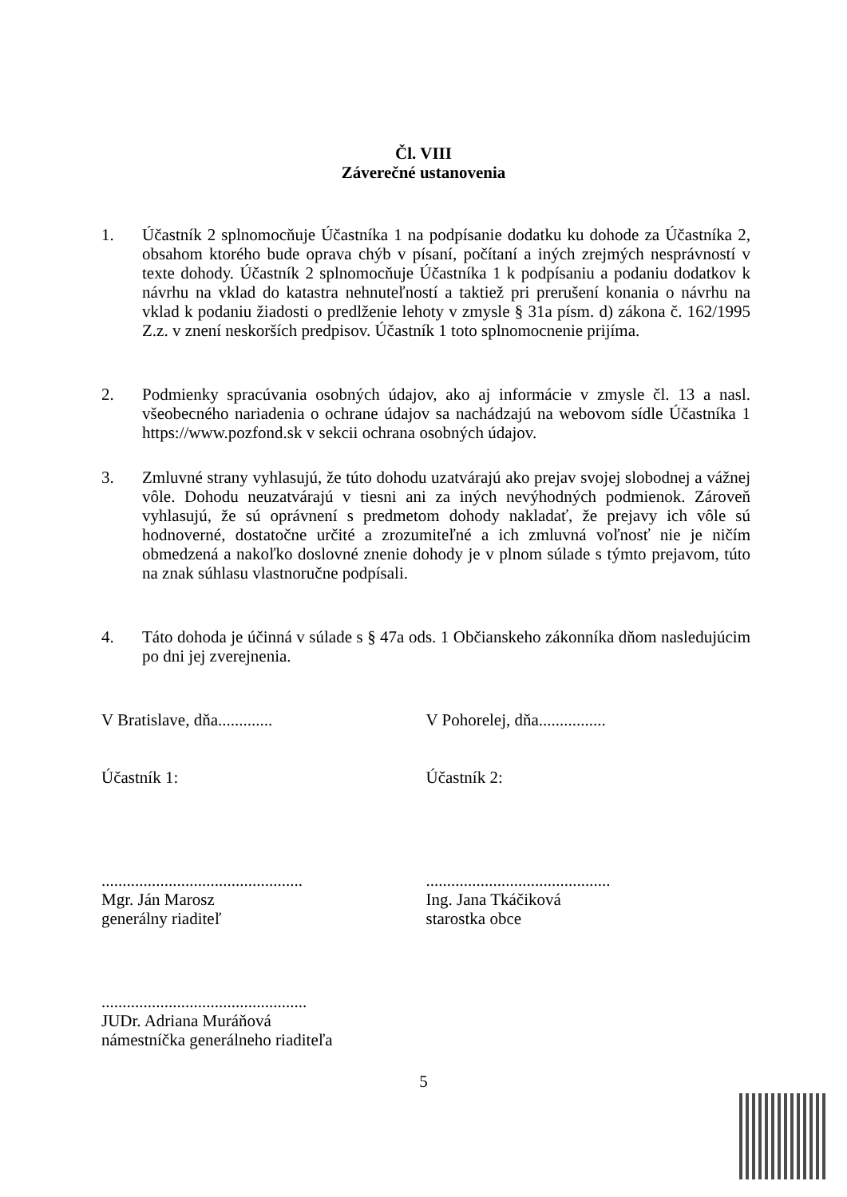Čl. VIII
Záverečné ustanovenia
1. Účastník 2 splnomocňuje Účastníka 1 na podpísanie dodatku ku dohode za Účastníka 2, obsahom ktorého bude oprava chýb v písaní, počítaní a iných zrejmých nesprávností v texte dohody. Účastník 2 splnomocňuje Účastníka 1 k podpísaniu a podaniu dodatkov k návrhu na vklad do katastra nehnuteľností a taktiež pri prerušení konania o návrhu na vklad k podaniu žiadosti o predlženie lehoty v zmysle § 31a písm. d) zákona č. 162/1995 Z.z. v znení neskorších predpisov. Účastník 1 toto splnomocnenie prijíma.
2. Podmienky spracúvania osobných údajov, ako aj informácie v zmysle čl. 13 a nasl. všeobecného nariadenia o ochrane údajov sa nachádzajú na webovom sídle Účastníka 1 https://www.pozfond.sk v sekcii ochrana osobných údajov.
3. Zmluvné strany vyhlasujú, že túto dohodu uzatvárajú ako prejav svojej slobodnej a vážnej vôle. Dohodu neuzatvárajú v tiesni ani za iných nevýhodných podmienok. Zároveň vyhlasujú, že sú oprávnení s predmetom dohody nakladať, že prejavy ich vôle sú hodnoverné, dostatočne určité a zrozumiteľné a ich zmluvná voľnosť nie je ničím obmedzená a nakoľko doslovné znenie dohody je v plnom súlade s týmto prejavom, túto na znak súhlasu vlastnoručne podpísali.
4. Táto dohoda je účinná v súlade s § 47a ods. 1 Občianskeho zákonníka dňom nasledujúcim po dni jej zverejnenia.
V Bratislave, dňa............. V Pohorelej, dňa................
Účastník 1: Účastník 2:
................................................
Mgr. Ján Marosz
generálny riaditeľ
............................................
Ing. Jana Tkáčiková
starostka obce
.................................................
JUDr. Adriana Muráňová
námestníčka generálneho riaditeľa
5